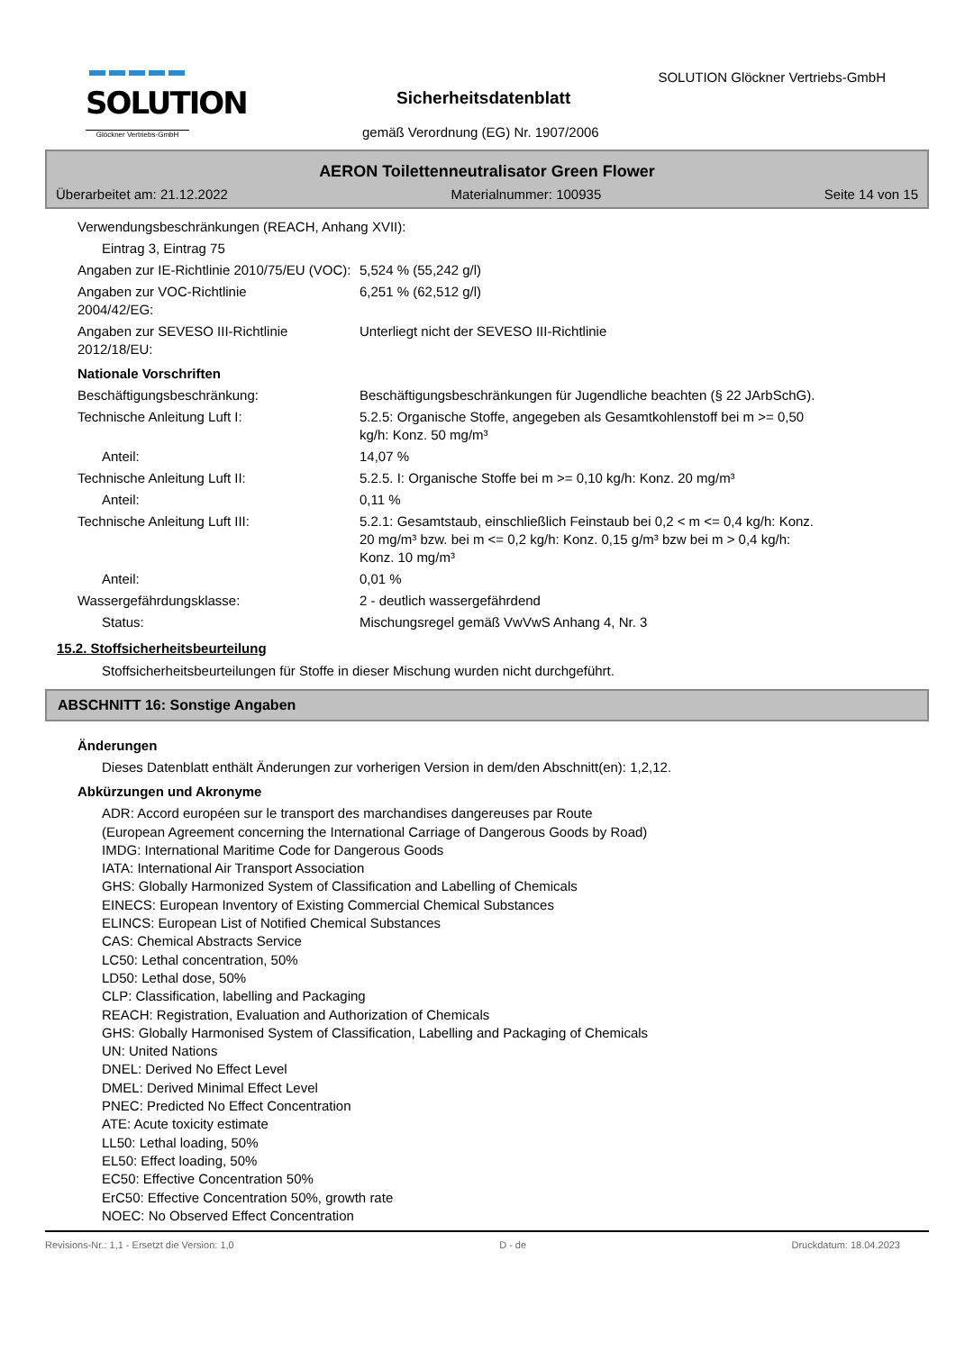SOLUTION
Glöckner Vertriebs-GmbH
SOLUTION Glöckner Vertriebs-GmbH
Sicherheitsdatenblatt
gemäß Verordnung (EG) Nr. 1907/2006
AERON Toilettenneutralisator Green Flower
Überarbeitet am: 21.12.2022 Materialnummer: 100935 Seite 14 von 15
Verwendungsbeschränkungen (REACH, Anhang XVII):
Eintrag 3, Eintrag 75
Angaben zur IE-Richtlinie 2010/75/EU (VOC):
5,524 % (55,242 g/l)
Angaben zur VOC-Richtlinie
2004/42/EG:
6,251 % (62,512 g/l)
Angaben zur SEVESO III-Richtlinie 2012/18/EU:
Unterliegt nicht der SEVESO III-Richtlinie
Nationale Vorschriften
Beschäftigungsbeschränkung: Beschäftigungsbeschränkungen für Jugendliche beachten (§ 22 JArbSchG).
Technische Anleitung Luft I: 5.2.5: Organische Stoffe, angegeben als Gesamtkohlenstoff bei m >= 0,50 kg/h: Konz. 50 mg/m³
Anteil: 14,07 %
Technische Anleitung Luft II: 5.2.5. I: Organische Stoffe bei m >= 0,10 kg/h: Konz. 20 mg/m³
Anteil: 0,11 %
Technische Anleitung Luft III: 5.2.1: Gesamtstaub, einschließlich Feinstaub bei 0,2 < m <= 0,4 kg/h: Konz. 20 mg/m³ bzw. bei m <= 0,2 kg/h: Konz. 0,15 g/m³ bzw bei m > 0,4 kg/h: Konz. 10 mg/m³
Anteil: 0,01 %
Wassergefährdungsklasse: 2 - deutlich wassergefährdend
Status: Mischungsregel gemäß VwVwS Anhang 4, Nr. 3
15.2. Stoffsicherheitsbeurteilung
Stoffsicherheitsbeurteilungen für Stoffe in dieser Mischung wurden nicht durchgeführt.
ABSCHNITT 16: Sonstige Angaben
Änderungen
Dieses Datenblatt enthält Änderungen zur vorherigen Version in dem/den Abschnitt(en): 1,2,12.
Abkürzungen und Akronyme
ADR: Accord européen sur le transport des marchandises dangereuses par Route
(European Agreement concerning the International Carriage of Dangerous Goods by Road)
IMDG: International Maritime Code for Dangerous Goods
IATA: International Air Transport Association
GHS: Globally Harmonized System of Classification and Labelling of Chemicals
EINECS: European Inventory of Existing Commercial Chemical Substances
ELINCS: European List of Notified Chemical Substances
CAS: Chemical Abstracts Service
LC50: Lethal concentration, 50%
LD50: Lethal dose, 50%
CLP: Classification, labelling and Packaging
REACH: Registration, Evaluation and Authorization of Chemicals
GHS: Globally Harmonised System of Classification, Labelling and Packaging of Chemicals
UN: United Nations
DNEL: Derived No Effect Level
DMEL: Derived Minimal Effect Level
PNEC: Predicted No Effect Concentration
ATE: Acute toxicity estimate
LL50: Lethal loading, 50%
EL50: Effect loading, 50%
EC50: Effective Concentration 50%
ErC50: Effective Concentration 50%, growth rate
NOEC: No Observed Effect Concentration
Revisions-Nr.: 1,1 - Ersetzt die Version: 1,0 D - de Druckdatum: 18.04.2023